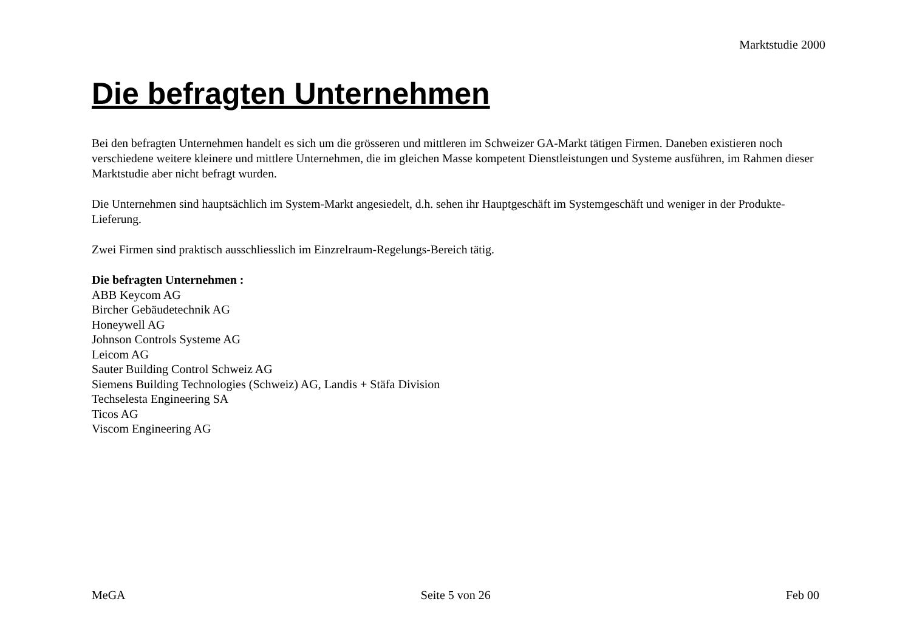Marktstudie 2000
Die befragten Unternehmen
Bei den befragten Unternehmen handelt es sich um die grösseren und mittleren im Schweizer GA-Markt tätigen Firmen. Daneben existieren noch verschiedene weitere kleinere und mittlere Unternehmen, die im gleichen Masse kompetent Dienstleistungen und Systeme ausführen, im Rahmen dieser Marktstudie aber nicht befragt wurden.
Die Unternehmen sind hauptsächlich im System-Markt angesiedelt, d.h. sehen ihr Hauptgeschäft im Systemgeschäft und weniger in der Produkte-Lieferung.
Zwei Firmen sind praktisch ausschliesslich im Einzrelraum-Regelungs-Bereich tätig.
Die befragten Unternehmen :
ABB Keycom AG
Bircher Gebäudetechnik AG
Honeywell AG
Johnson Controls Systeme AG
Leicom AG
Sauter Building Control Schweiz AG
Siemens Building Technologies (Schweiz) AG, Landis + Stäfa Division
Techselesta Engineering SA
Ticos AG
Viscom Engineering AG
MeGA Seite 5 von 26 Feb 00